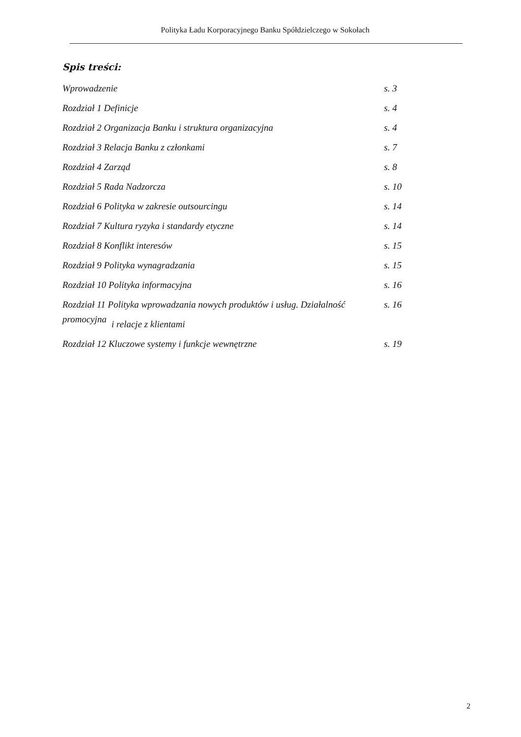Polityka Ładu Korporacyjnego Banku Spółdzielczego w Sokołach
Spis treści:
Wprowadzenie s. 3
Rozdział 1 Definicje s. 4
Rozdział 2 Organizacja Banku i struktura organizacyjna s. 4
Rozdział 3 Relacja Banku z członkami s. 7
Rozdział 4 Zarząd s. 8
Rozdział 5 Rada Nadzorcza s. 10
Rozdział 6 Polityka w zakresie outsourcingu s. 14
Rozdział 7 Kultura ryzyka i standardy etyczne s. 14
Rozdział 8 Konflikt interesów s. 15
Rozdział 9 Polityka wynagradzania s. 15
Rozdział 10 Polityka informacyjna s. 16
Rozdział 11 Polityka wprowadzania nowych produktów i usług. Działalność promocyjna s. 16
i relacje z klientami
Rozdział 12 Kluczowe systemy i funkcje wewnętrzne s. 19
2